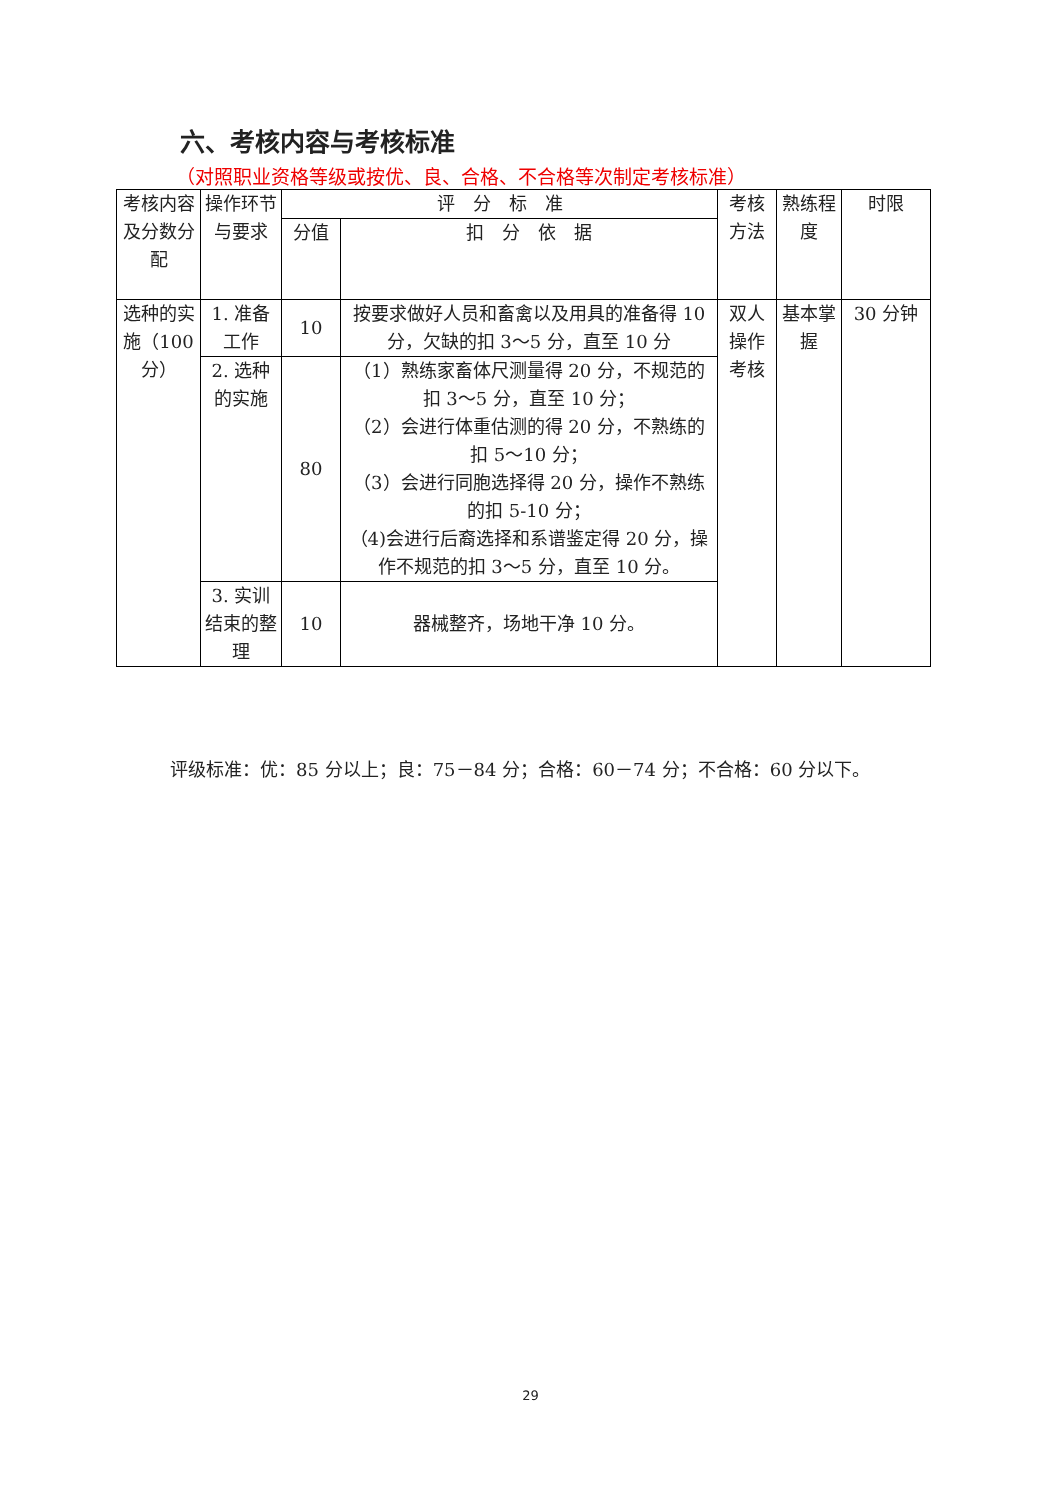六、考核内容与考核标准
（对照职业资格等级或按优、良、合格、不合格等次制定考核标准）
| 考核内容及分数分配 | 操作环节与要求 | 评 分 标 准 | | 考核方法 | 熟练程度 | 时限 |
| --- | --- | --- | --- | --- | --- | --- |
| | | 分值 | 扣 分 依 据 | | | |
| 选种的实施（100分） | 1. 准备工作 | 10 | 按要求做好人员和畜禽以及用具的准备得 10 分，欠缺的扣 3～5 分，直至 10 分 | 双人操作考核 | 基本掌握 | 30 分钟 |
| | 2. 选种的实施 | 80 | （1）熟练家畜体尺测量得 20 分，不规范的扣 3～5 分，直至 10 分； （2）会进行体重估测的得 20 分，不熟练的扣 5～10 分； （3）会进行同胞选择得 20 分，操作不熟练的扣 5-10 分； （4)会进行后裔选择和系谱鉴定得 20 分，操作不规范的扣 3～5 分，直至 10 分。 | | | |
| | 3. 实训结束的整理 | 10 | 器械整齐，场地干净 10 分。 | | | |
评级标准：优：85 分以上；良：75－84 分；合格：60－74 分；不合格：60 分以下。
29